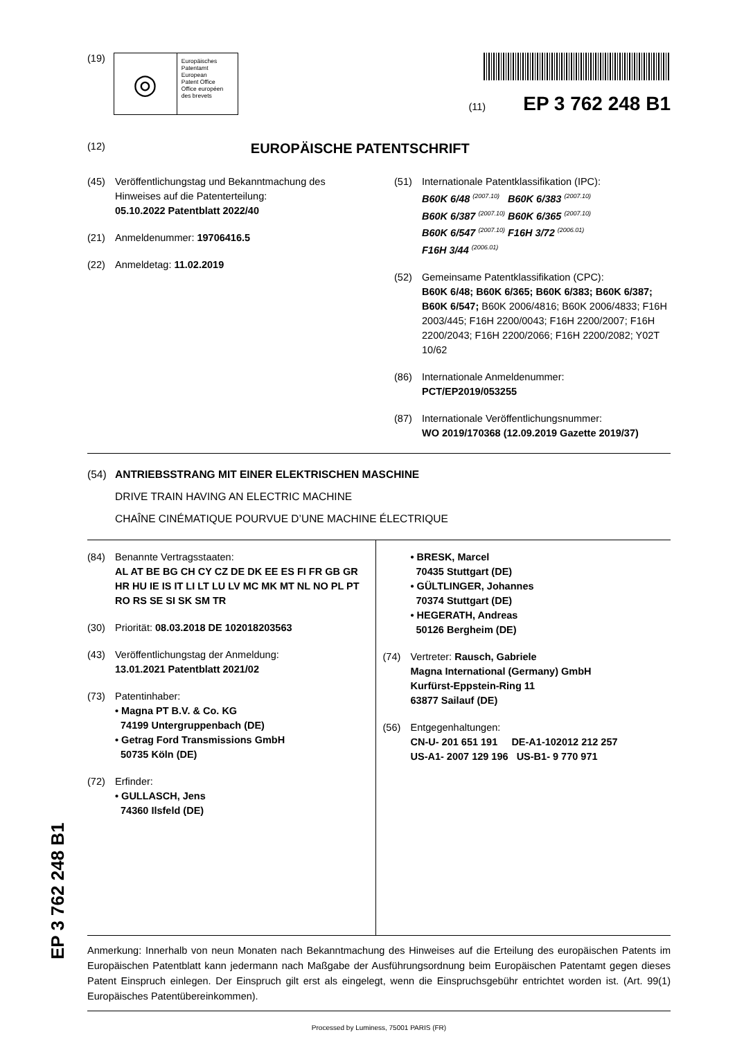(19)
◎
Europäisches
Patentamt
European
Patent Office
Office européen
des brevets
(11) EP 3 762 248 B1
(12) EUROPÄISCHE PATENTSCHRIFT
(45) Veröffentlichungstag und Bekanntmachung des Hinweises auf die Patenterteilung:
05.10.2022 Patentblatt 2022/40
(21) Anmeldenummer: 19706416.5
(22) Anmeldetag: 11.02.2019
(51) Internationale Patentklassifikation (IPC):
B60K 6/48 <sup>(2007.10)</sup> B60K 6/383 <sup>(2007.10)</sup>
B60K 6/387 <sup>(2007.10)</sup> B60K 6/365 <sup>(2007.10)</sup>
B60K 6/547 <sup>(2007.10)</sup> F16H 3/72 <sup>(2006.01)</sup>
F16H 3/44 <sup>(2006.01)</sup>
(52) Gemeinsame Patentklassifikation (CPC):
B60K 6/48; B60K 6/365; B60K 6/383; B60K 6/387; B60K 6/547; B60K 2006/4816; B60K 2006/4833; F16H 2003/445; F16H 2200/0043; F16H 2200/2007; F16H 2200/2043; F16H 2200/2066; F16H 2200/2082; Y02T 10/62
(86) Internationale Anmeldenummer:
PCT/EP2019/053255
(87) Internationale Veröffentlichungsnummer:
WO 2019/170368 (12.09.2019 Gazette 2019/37)
(54) ANTRIEBSSTRANG MIT EINER ELEKTRISCHEN MASCHINE
DRIVE TRAIN HAVING AN ELECTRIC MACHINE
CHAÎNE CINÉMATIQUE POURVUE D’UNE MACHINE ÉLECTRIQUE
(84) Benannte Vertragsstaaten:
AL AT BE BG CH CY CZ DE DK EE ES FI FR GB GR HR HU IE IS IT LI LT LU LV MC MK MT NL NO PL PT RO RS SE SI SK SM TR
(30) Priorität: 08.03.2018 DE 102018203563
(43) Veröffentlichungstag der Anmeldung:
13.01.2021 Patentblatt 2021/02
(73) Patentinhaber:
• Magna PT B.V. & Co. KG
74199 Untergruppenbach (DE)
• Getrag Ford Transmissions GmbH
50735 Köln (DE)
(72) Erfinder:
• GULLASCH, Jens
74360 Ilsfeld (DE)
• BRESK, Marcel
70435 Stuttgart (DE)
• GÜLTLINGER, Johannes
70374 Stuttgart (DE)
• HEGERATH, Andreas
50126 Bergheim (DE)
(74) Vertreter: Rausch, Gabriele
Magna International (Germany) GmbH
Kurfürst-Eppstein-Ring 11
63877 Sailauf (DE)
(56) Entgegenhaltungen:
CN-U- 201 651 191 DE-A1-102012 212 257
US-A1- 2007 129 196 US-B1- 9 770 971
Anmerkung: Innerhalb von neun Monaten nach Bekanntmachung des Hinweises auf die Erteilung des europäischen Patents im Europäischen Patentblatt kann jedermann nach Maßgabe der Ausführungsordnung beim Europäischen Patentamt gegen dieses Patent Einspruch einlegen. Der Einspruch gilt erst als eingelegt, wenn die Einspruchsgebühr entrichtet worden ist. (Art. 99(1) Europäisches Patentübereinkommen).
Processed by Luminess, 75001 PARIS (FR)
EP 3 762 248 B1